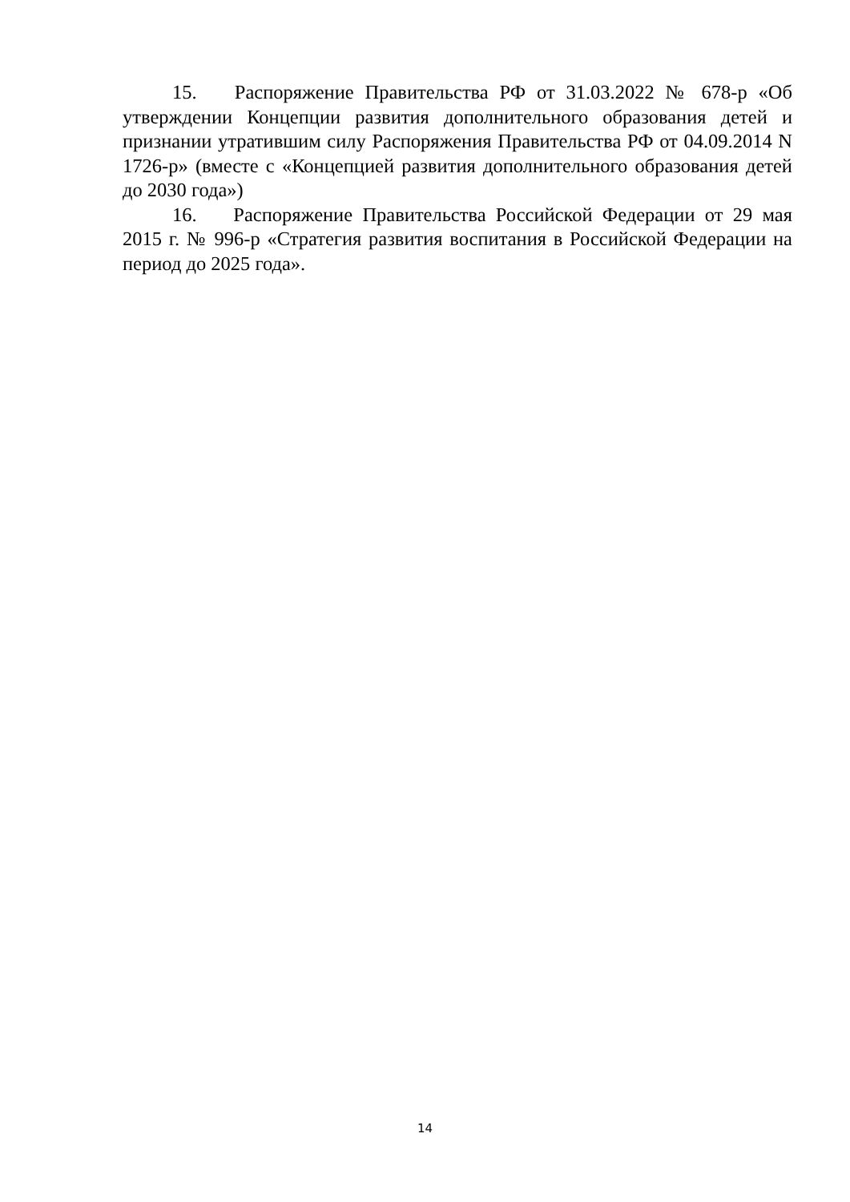15. Распоряжение Правительства РФ от 31.03.2022 № 678-р «Об утверждении Концепции развития дополнительного образования детей и признании утратившим силу Распоряжения Правительства РФ от 04.09.2014 N 1726-р» (вместе с «Концепцией развития дополнительного образования детей до 2030 года»)
16. Распоряжение Правительства Российской Федерации от 29 мая 2015 г. № 996-р «Стратегия развития воспитания в Российской Федерации на период до 2025 года».
14